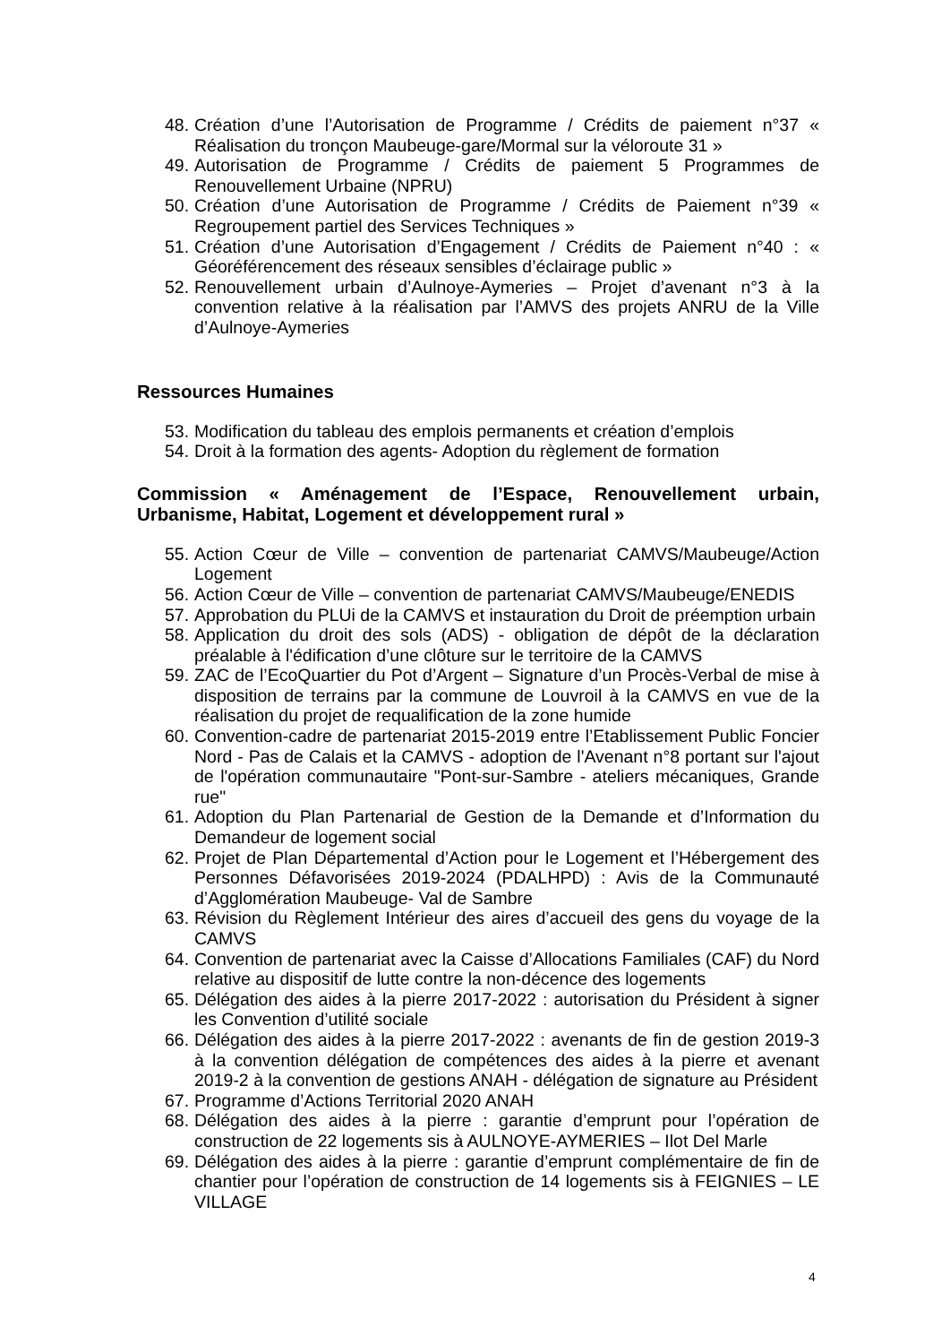48. Création d’une l’Autorisation de Programme / Crédits de paiement n°37 « Réalisation du tronçon Maubeuge-gare/Mormal sur la véloroute 31 »
49. Autorisation de Programme / Crédits de paiement 5 Programmes de Renouvellement Urbaine (NPRU)
50. Création d’une Autorisation de Programme / Crédits de Paiement n°39 « Regroupement partiel des Services Techniques »
51. Création d’une Autorisation d’Engagement / Crédits de Paiement n°40 : « Géoréférencement des réseaux sensibles d’éclairage public »
52. Renouvellement urbain d’Aulnoye-Aymeries – Projet d’avenant n°3 à la convention relative à la réalisation par l’AMVS des projets ANRU de la Ville d’Aulnoye-Aymeries
Ressources Humaines
53. Modification du tableau des emplois permanents et création d’emplois
54. Droit à la formation des agents- Adoption du règlement de formation
Commission « Aménagement de l’Espace, Renouvellement urbain, Urbanisme, Habitat, Logement et développement rural »
55. Action Cœur de Ville – convention de partenariat CAMVS/Maubeuge/Action Logement
56. Action Cœur de Ville – convention de partenariat CAMVS/Maubeuge/ENEDIS
57. Approbation du PLUi de la CAMVS et instauration du Droit de préemption urbain
58. Application du droit des sols (ADS) - obligation de dépôt de la déclaration préalable à l'édification d’une clôture sur le territoire de la CAMVS
59. ZAC de l’EcoQuartier du Pot d’Argent – Signature d’un Procès-Verbal de mise à disposition de terrains par la commune de Louvroil à la CAMVS en vue de la réalisation du projet de requalification de la zone humide
60. Convention-cadre de partenariat 2015-2019 entre l’Etablissement Public Foncier Nord - Pas de Calais et la CAMVS - adoption de l'Avenant n°8 portant sur l'ajout de l'opération communautaire "Pont-sur-Sambre - ateliers mécaniques, Grande rue"
61. Adoption du Plan Partenarial de Gestion de la Demande et d’Information du Demandeur de logement social
62. Projet de Plan Départemental d’Action pour le Logement et l’Hébergement des Personnes Défavorisées 2019-2024 (PDALHPD) : Avis de la Communauté d’Agglomération Maubeuge- Val de Sambre
63. Révision du Règlement Intérieur des aires d’accueil des gens du voyage de la CAMVS
64. Convention de partenariat avec la Caisse d’Allocations Familiales (CAF) du Nord relative au dispositif de lutte contre la non-décence des logements
65. Délégation des aides à la pierre 2017-2022 : autorisation du Président à signer les Convention d’utilité sociale
66. Délégation des aides à la pierre 2017-2022 : avenants de fin de gestion 2019-3 à la convention délégation de compétences des aides à la pierre et avenant 2019-2 à la convention de gestions ANAH - délégation de signature au Président
67. Programme d’Actions Territorial 2020 ANAH
68. Délégation des aides à la pierre : garantie d’emprunt pour l’opération de construction de 22 logements sis à AULNOYE-AYMERIES – Ilot Del Marle
69. Délégation des aides à la pierre : garantie d’emprunt complémentaire de fin de chantier pour l’opération de construction de 14 logements sis à FEIGNIES – LE VILLAGE
4